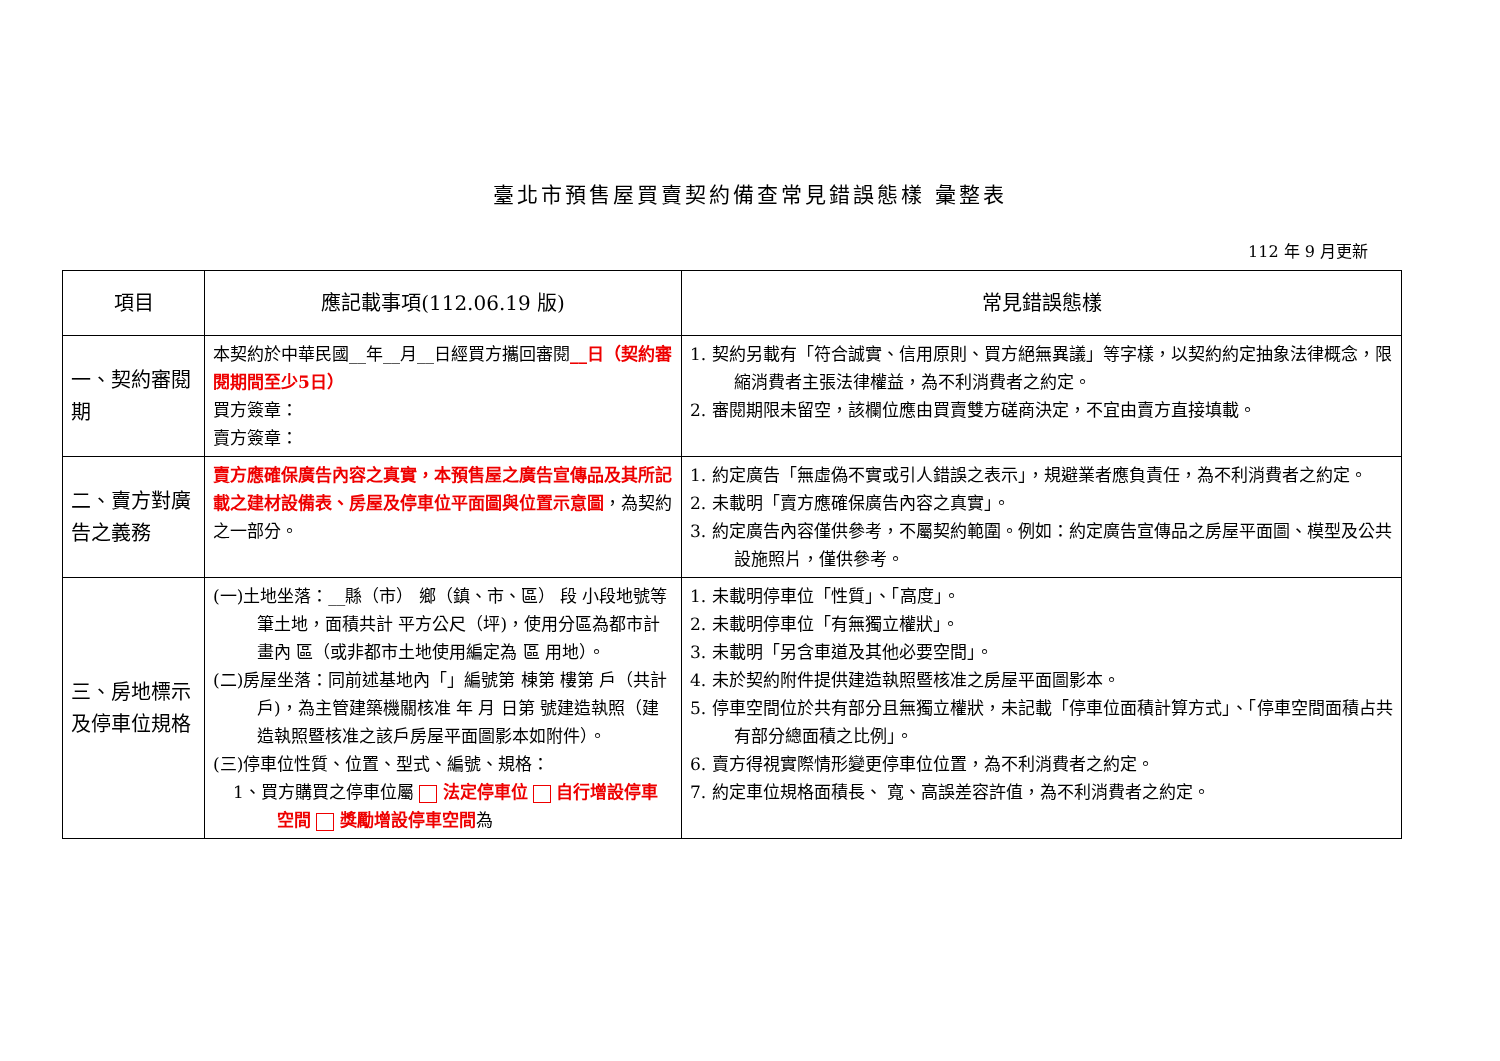臺北市預售屋買賣契約備查常見錯誤態樣 彙整表
112 年 9 月更新
| 項目 | 應記載事項(112.06.19 版) | 常見錯誤態樣 |
| --- | --- | --- |
| 一、契約審閱期 | 本契約於中華民國__年__月__日經買方攜回審閱 __日（契約審閱期間至少5日） 買方簽章： 賣方簽章： | 1. 契約另載有「符合誠實、信用原則、買方絕無異議」等字樣，以契約約定抽象法律概念，限縮消費者主張法律權益，為不利消費者之約定。 2. 審閱期限未留空，該欄位應由買賣雙方磋商決定，不宜由賣方直接填載。 |
| 二、賣方對廣告之義務 | 賣方應確保廣告內容之真實，本預售屋之廣告宣傳品及其所記載之建材設備表、房屋及停車位平面圖與位置示意圖 ，為契約之一部分。 | 1. 約定廣告「無虛偽不實或引人錯誤之表示」，規避業者應負責任，為不利消費者之約定。 2. 未載明「賣方應確保廣告內容之真實」。 3. 約定廣告內容僅供參考，不屬契約範圍。例如：約定廣告宣傳品之房屋平面圖、模型及公共設施照片，僅供參考。 |
| 三、房地標示及停車位規格 | (一)土地坐落：__縣（市） 鄉（鎮、市、區） 段 小段地號等 筆土地，面積共計 平方公尺（坪)，使用分區為都市計畫內 區（或非都市土地使用編定為 區 用地）。 (二)房屋坐落：同前述基地內「」編號第 棟第 樓第 戶（共計 戶)，為主管建築機關核准 年 月 日第 號建造執照（建造執照暨核准之該戶房屋平面圖影本如附件）。 (三)停車位性質、位置、型式、編號、規格： 1、買方購買之停車位屬 法定停車位 自行增設停車空間 獎勵增設停車空間 為 | 1. 未載明停車位「性質」、「高度」。 2. 未載明停車位「有無獨立權狀」。 3. 未載明「另含車道及其他必要空間」。 4. 未於契約附件提供建造執照暨核准之房屋平面圖影本。 5. 停車空間位於共有部分且無獨立權狀，未記載「停車位面積計算方式」、「停車空間面積占共有部分總面積之比例」。 6. 賣方得視實際情形變更停車位位置，為不利消費者之約定。 7. 約定車位規格面積長、 寬、高誤差容許值，為不利消費者之約定。 |